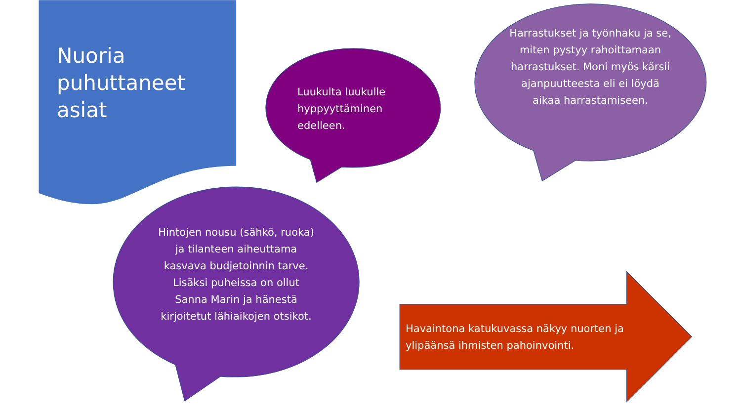Nuoria
puhuttaneet
asiat
Luukulta luukulle
hyppyyttäminen
edelleen.
Harrastukset ja työnhaku ja se, miten pystyy rahoittamaan harrastukset. Moni myös kärsii ajanpuutteesta eli ei löydä aikaa harrastamiseen.
Hintojen nousu (sähkö, ruoka) ja tilanteen aiheuttama kasvava budjetoinnin tarve. Lisäksi puheissa on ollut Sanna Marin ja hänestä kirjoitetut lähiaikojen otsikot.
Havaintona katukuvassa näkyy nuorten ja ylipäänsä ihmisten pahoinvointi.